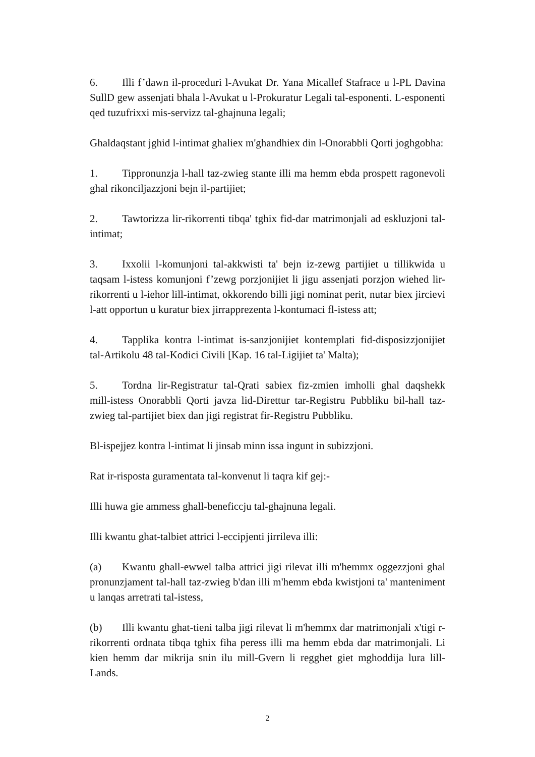6. Illi f’dawn il-proceduri l-Avukat Dr. Yana Micallef Stafrace u l-PL Davina SullD gew assenjati bhala l-Avukat u l-Prokuratur Legali tal-esponenti. L-esponenti qed tuzufrixxi mis-servizz tal-ghajnuna legali;
Ghaldaqstant jghid l-intimat ghaliex m'ghandhiex din l-Onorabbli Qorti joghgobha:
1. Tippronunzja l-hall taz-zwieg stante illi ma hemm ebda prospett ragonevoli ghal rikonciljazzjoni bejn il-partijiet;
2. Tawtorizza lir-rikorrenti tibqa' tghix fid-dar matrimonjali ad eskluzjoni tal-intimat;
3. Ixxolii l-komunjoni tal-akkwisti ta' bejn iz-zewg partijiet u tillikwida u taqsam l-istess komunjoni f’zewg porzjonijiet li jigu assenjati porzjon wiehed lir-rikorrenti u l-iehor lill-intimat, okkorendo billi jigi nominat perit, nutar biex jircievi l-att opportun u kuratur biex jirrapprezenta l-kontumaci fl-istess att;
4. Tapplika kontra l-intimat is-sanzjonijiet kontemplati fid-disposizzjonijiet tal-Artikolu 48 tal-Kodici Civili [Kap. 16 tal-Ligijiet ta' Malta);
5. Tordna lir-Registratur tal-Qrati sabiex fiz-zmien imholli ghal daqshekk mill-istess Onorabbli Qorti javza lid-Direttur tar-Registru Pubbliku bil-hall taz-zwieg tal-partijiet biex dan jigi registrat fir-Registru Pubbliku.
Bl-ispejjez kontra l-intimat li jinsab minn issa ingunt in subizzjoni.
Rat ir-risposta guramentata tal-konvenut li taqra kif gej:-
Illi huwa gie ammess ghall-beneficcju tal-ghajnuna legali.
Illi kwantu ghat-talbiet attrici l-eccipjenti jirrileva illi:
(a) Kwantu ghall-ewwel talba attrici jigi rilevat illi m'hemmx oggezzjoni ghal pronunzjament tal-hall taz-zwieg b'dan illi m'hemm ebda kwistjoni ta' manteniment u lanqas arretrati tal-istess,
(b) Illi kwantu ghat-tieni talba jigi rilevat li m'hemmx dar matrimonjali x'tigi r-rikorrenti ordnata tibqa tghix fiha peress illi ma hemm ebda dar matrimonjali. Li kien hemm dar mikrija snin ilu mill-Gvern li regghet giet mghoddija lura lill-Lands.
2